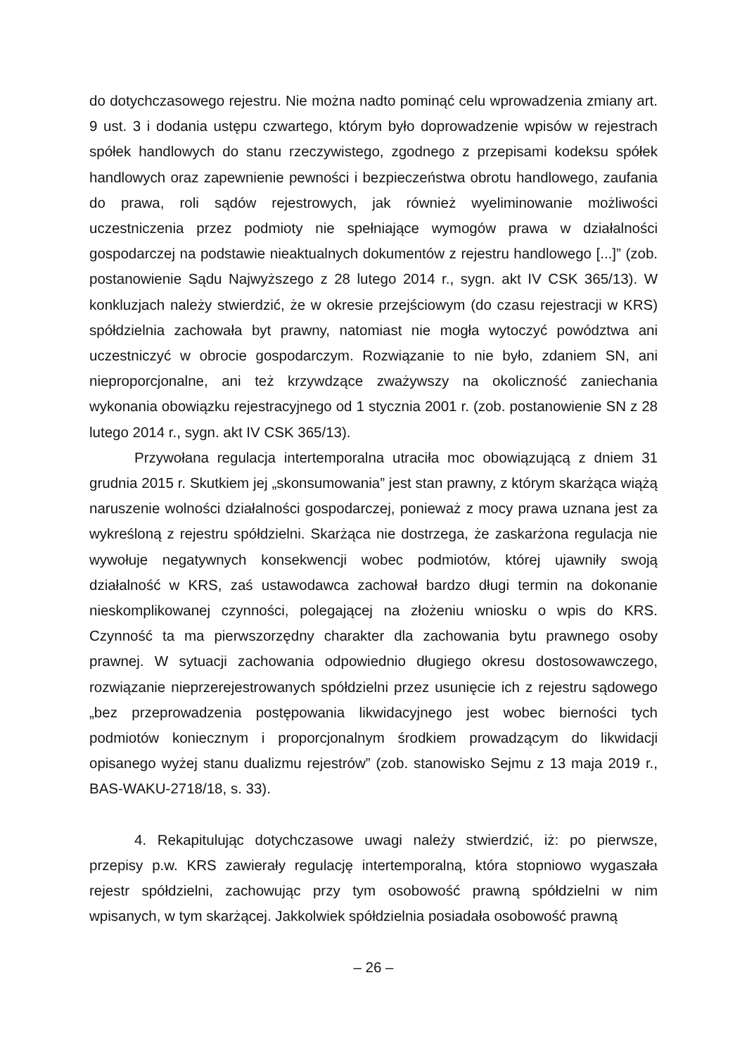do dotychczasowego rejestru. Nie można nadto pominąć celu wprowadzenia zmiany art. 9 ust. 3 i dodania ustępu czwartego, którym było doprowadzenie wpisów w rejestrach spółek handlowych do stanu rzeczywistego, zgodnego z przepisami kodeksu spółek handlowych oraz zapewnienie pewności i bezpieczeństwa obrotu handlowego, zaufania do prawa, roli sądów rejestrowych, jak również wyeliminowanie możliwości uczestniczenia przez podmioty nie spełniające wymogów prawa w działalności gospodarczej na podstawie nieaktualnych dokumentów z rejestru handlowego [...]” (zob. postanowienie Sądu Najwyższego z 28 lutego 2014 r., sygn. akt IV CSK 365/13). W konkluzjach należy stwierdzić, że w okresie przejściowym (do czasu rejestracji w KRS) spółdzielnia zachowała byt prawny, natomiast nie mogła wytoczyć powództwa ani uczestniczyć w obrocie gospodarczym. Rozwiązanie to nie było, zdaniem SN, ani nieproporcjonalne, ani też krzywdzące zważywszy na okoliczność zaniechania wykonania obowiązku rejestracyjnego od 1 stycznia 2001 r. (zob. postanowienie SN z 28 lutego 2014 r., sygn. akt IV CSK 365/13).
Przywołana regulacja intertemporalna utraciła moc obowiązującą z dniem 31 grudnia 2015 r. Skutkiem jej „skonsumowania” jest stan prawny, z którym skarżąca wiążą naruszenie wolności działalności gospodarczej, ponieważ z mocy prawa uznana jest za wykreśloną z rejestru spółdzielni. Skarżąca nie dostrzega, że zaskarżona regulacja nie wywołuje negatywnych konsekwencji wobec podmiotów, której ujawniły swoją działalność w KRS, zaś ustawodawca zachował bardzo długi termin na dokonanie nieskomplikowanej czynności, polegającej na złożeniu wniosku o wpis do KRS. Czynność ta ma pierwszorzędny charakter dla zachowania bytu prawnego osoby prawnej. W sytuacji zachowania odpowiednio długiego okresu dostosowawczego, rozwiązanie nieprzerejestrowanych spółdzielni przez usunięcie ich z rejestru sądowego „bez przeprowadzenia postępowania likwidacyjnego jest wobec bierności tych podmiotów koniecznym i proporcjonalnym środkiem prowadzącym do likwidacji opisanego wyżej stanu dualizmu rejestrów” (zob. stanowisko Sejmu z 13 maja 2019 r., BAS-WAKU-2718/18, s. 33).
4. Rekapitulując dotychczasowe uwagi należy stwierdzić, iż: po pierwsze, przepisy p.w. KRS zawierały regulację intertemporalną, która stopniowo wygaszała rejestr spółdzielni, zachowując przy tym osobowość prawną spółdzielni w nim wpisanych, w tym skarżącej. Jakkolwiek spółdzielnia posiadała osobowość prawną
– 26 –